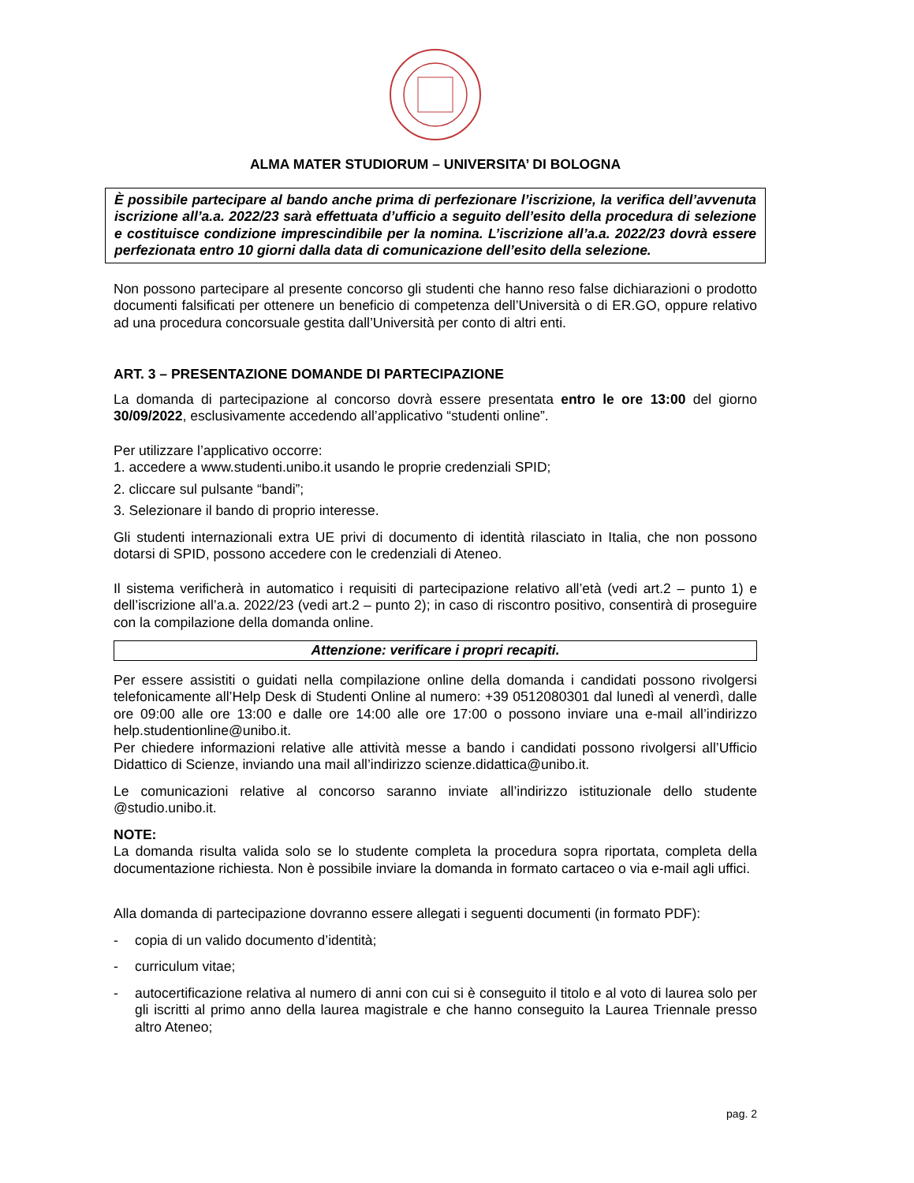ALMA MATER STUDIORUM – UNIVERSITA’ DI BOLOGNA
È possibile partecipare al bando anche prima di perfezionare l’iscrizione, la verifica dell’avvenuta iscrizione all’a.a. 2022/23 sarà effettuata d’ufficio a seguito dell’esito della procedura di selezione e costituisce condizione imprescindibile per la nomina. L’iscrizione all’a.a. 2022/23 dovrà essere perfezionata entro 10 giorni dalla data di comunicazione dell’esito della selezione.
Non possono partecipare al presente concorso gli studenti che hanno reso false dichiarazioni o prodotto documenti falsificati per ottenere un beneficio di competenza dell’Università o di ER.GO, oppure relativo ad una procedura concorsuale gestita dall’Università per conto di altri enti.
ART. 3 – PRESENTAZIONE DOMANDE DI PARTECIPAZIONE
La domanda di partecipazione al concorso dovrà essere presentata entro le ore 13:00 del giorno 30/09/2022, esclusivamente accedendo all’applicativo “studenti online”.
Per utilizzare l’applicativo occorre:
1. accedere a www.studenti.unibo.it usando le proprie credenziali SPID;
2. cliccare sul pulsante “bandi”;
3. Selezionare il bando di proprio interesse.
Gli studenti internazionali extra UE privi di documento di identità rilasciato in Italia, che non possono dotarsi di SPID, possono accedere con le credenziali di Ateneo.
Il sistema verificherà in automatico i requisiti di partecipazione relativo all’età (vedi art.2 – punto 1) e dell’iscrizione all’a.a. 2022/23 (vedi art.2 – punto 2); in caso di riscontro positivo, consentirà di proseguire con la compilazione della domanda online.
Attenzione: verificare i propri recapiti.
Per essere assistiti o guidati nella compilazione online della domanda i candidati possono rivolgersi telefonicamente all’Help Desk di Studenti Online al numero: +39 0512080301 dal lunedì al venerdì, dalle ore 09:00 alle ore 13:00 e dalle ore 14:00 alle ore 17:00 o possono inviare una e-mail all’indirizzo help.studentionline@unibo.it.
Per chiedere informazioni relative alle attività messe a bando i candidati possono rivolgersi all’Ufficio Didattico di Scienze, inviando una mail all’indirizzo scienze.didattica@unibo.it.
Le comunicazioni relative al concorso saranno inviate all’indirizzo istituzionale dello studente @studio.unibo.it.
NOTE:
La domanda risulta valida solo se lo studente completa la procedura sopra riportata, completa della documentazione richiesta. Non è possibile inviare la domanda in formato cartaceo o via e-mail agli uffici.
Alla domanda di partecipazione dovranno essere allegati i seguenti documenti (in formato PDF):
- copia di un valido documento d’identità;
- curriculum vitae;
- autocertificazione relativa al numero di anni con cui si è conseguito il titolo e al voto di laurea solo per gli iscritti al primo anno della laurea magistrale e che hanno conseguito la Laurea Triennale presso altro Ateneo;
pag. 2